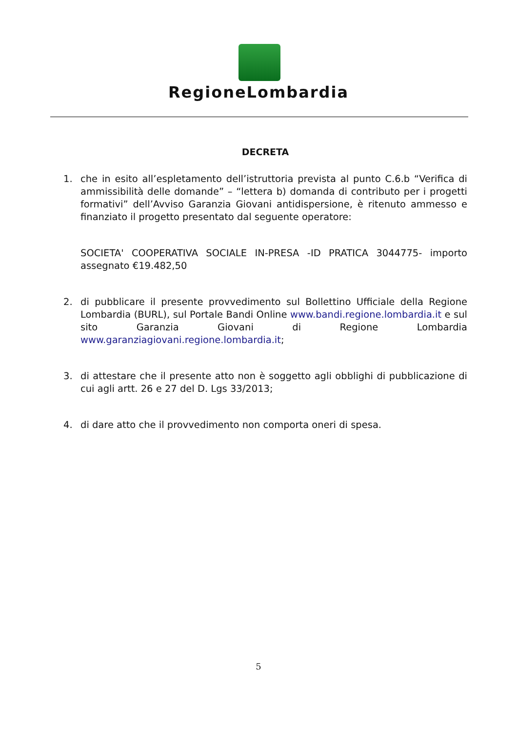RegioneLombardia
DECRETA
1. che in esito all’espletamento dell’istruttoria prevista al punto C.6.b “Verifica di ammissibilità delle domande” – “lettera b) domanda di contributo per i progetti formativi” dell’Avviso Garanzia Giovani antidispersione, è ritenuto ammesso e finanziato il progetto presentato dal seguente operatore:
SOCIETA' COOPERATIVA SOCIALE IN-PRESA -ID PRATICA 3044775- importo assegnato €19.482,50
2. di pubblicare il presente provvedimento sul Bollettino Ufficiale della Regione Lombardia (BURL), sul Portale Bandi Online www.bandi.regione.lombardia.it e sul sito Garanzia Giovani di Regione Lombardia www.garanziagiovani.regione.lombardia.it;
3. di attestare che il presente atto non è soggetto agli obblighi di pubblicazione di cui agli artt. 26 e 27 del D. Lgs 33/2013;
4. di dare atto che il provvedimento non comporta oneri di spesa.
5